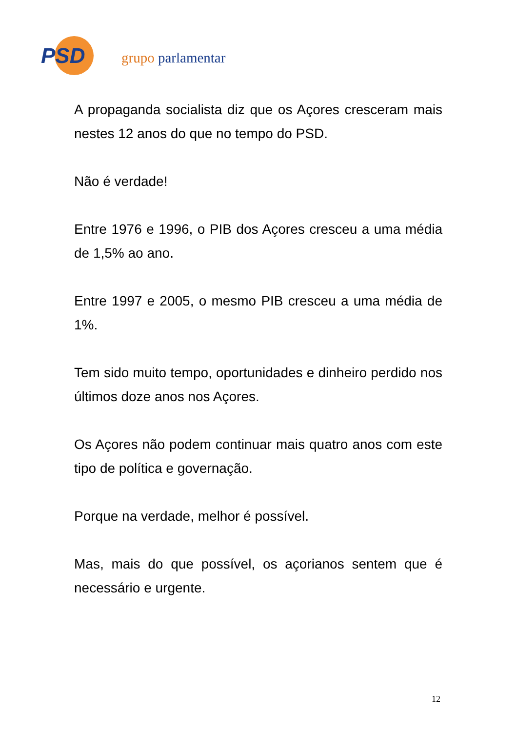PSD grupo parlamentar
A propaganda socialista diz que os Açores cresceram mais nestes 12 anos do que no tempo do PSD.
Não é verdade!
Entre 1976 e 1996, o PIB dos Açores cresceu a uma média de 1,5% ao ano.
Entre 1997 e 2005, o mesmo PIB cresceu a uma média de 1%.
Tem sido muito tempo, oportunidades e dinheiro perdido nos últimos doze anos nos Açores.
Os Açores não podem continuar mais quatro anos com este tipo de política e governação.
Porque na verdade, melhor é possível.
Mas, mais do que possível, os açorianos sentem que é necessário e urgente.
12